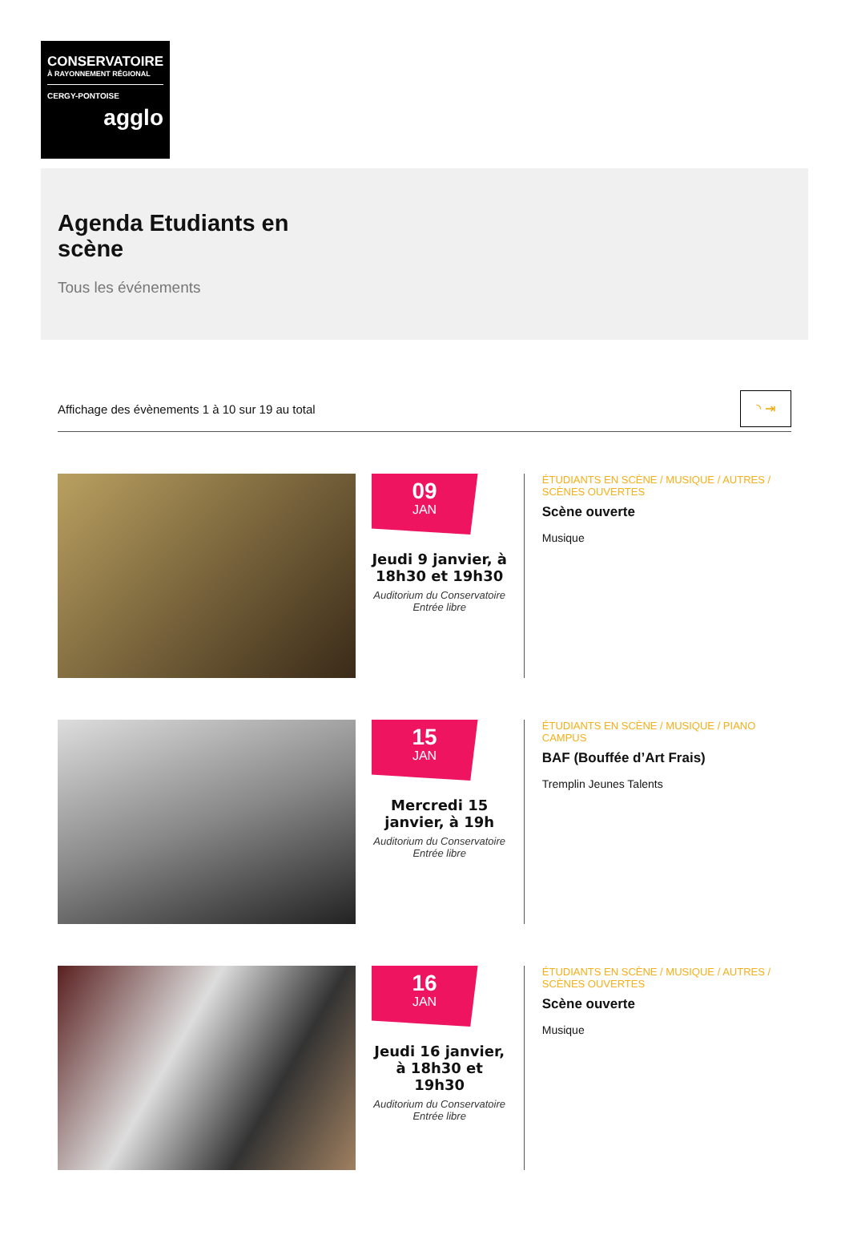CONSERVATOIRE
À RAYONNEMENT RÉGIONAL
CERGY-PONTOISE
agglo
Agenda Etudiants en scène
Tous les événements
Affichage des évènements 1 à 10 sur 19 au total
◝ ⇥
09
JAN
Jeudi 9 janvier, à 18h30 et 19h30
Auditorium du Conservatoire
Entrée libre
ÉTUDIANTS EN SCÈNE / MUSIQUE / AUTRES / SCÈNES OUVERTES
Scène ouverte
Musique
15
JAN
Mercredi 15 janvier, à 19h
Auditorium du Conservatoire
Entrée libre
ÉTUDIANTS EN SCÈNE / MUSIQUE / PIANO CAMPUS
BAF (Bouffée d’Art Frais)
Tremplin Jeunes Talents
16
JAN
Jeudi 16 janvier, à 18h30 et 19h30
Auditorium du Conservatoire
Entrée libre
ÉTUDIANTS EN SCÈNE / MUSIQUE / AUTRES / SCÈNES OUVERTES
Scène ouverte
Musique